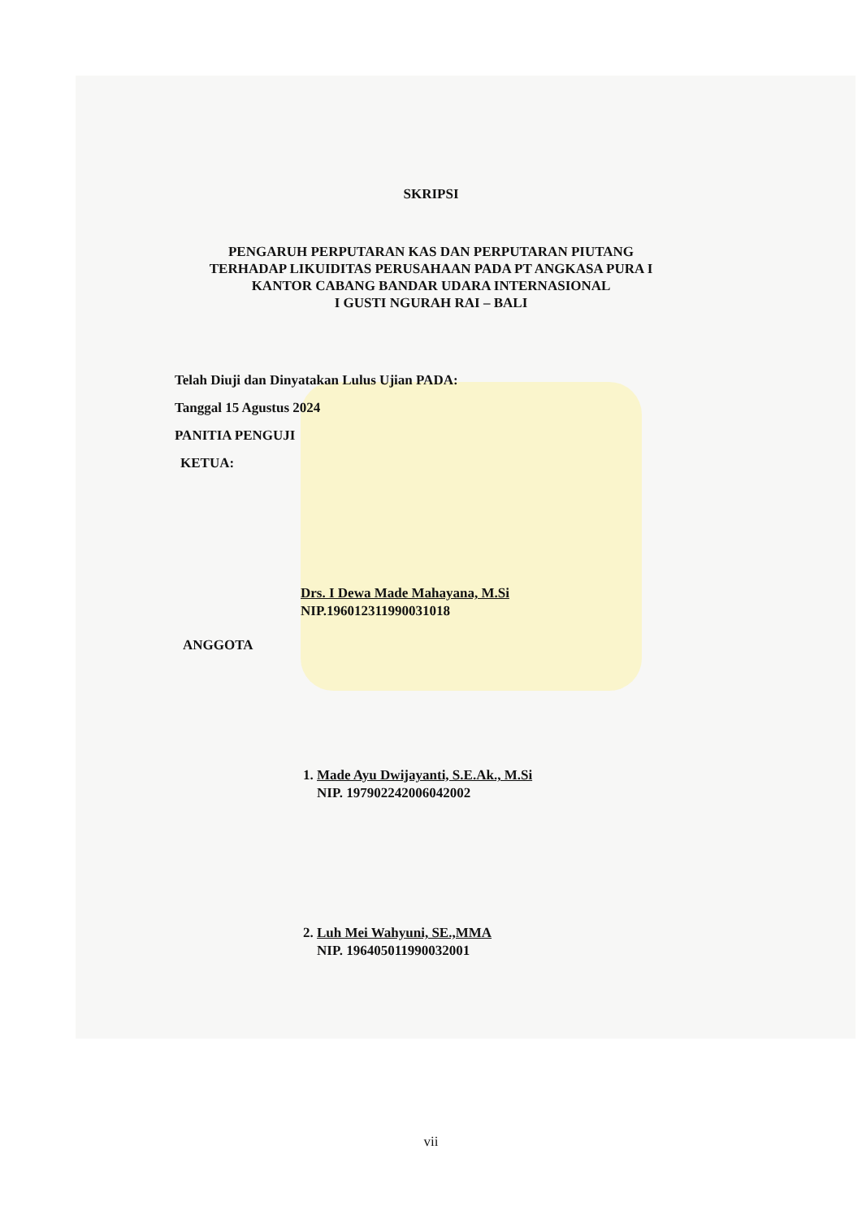SKRIPSI
PENGARUH PERPUTARAN KAS DAN PERPUTARAN PIUTANG
TERHADAP LIKUIDITAS PERUSAHAAN PADA PT ANGKASA PURA I
KANTOR CABANG BANDAR UDARA INTERNASIONAL
I GUSTI NGURAH RAI – BALI
Telah Diuji dan Dinyatakan Lulus Ujian PADA:
Tanggal 15 Agustus 2024
PANITIA PENGUJI
KETUA:
Drs. I Dewa Made Mahayana, M.Si
NIP.196012311990031018
ANGGOTA
1. Made Ayu Dwijayanti, S.E.Ak., M.Si
NIP. 197902242006042002
2. Luh Mei Wahyuni, SE.,MMA
NIP. 196405011990032001
vii